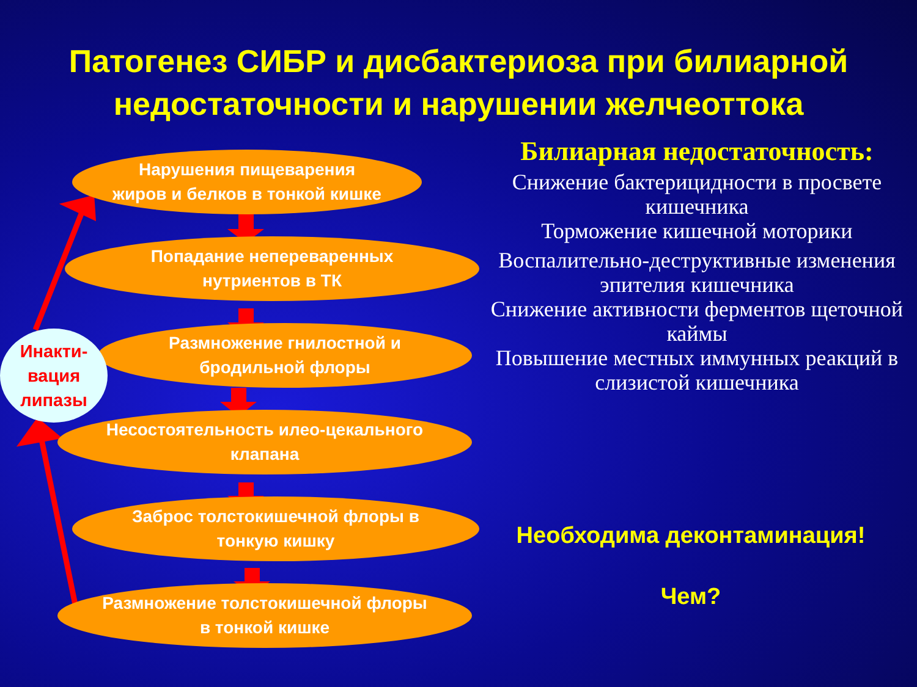Патогенез СИБР и дисбактериоза при билиарной недостаточности и нарушении желчеоттока
Нарушения пищеварения
жиров и белков в тонкой кишке
Попадание непереваренных
нутриентов в ТК
Размножение гнилостной и
бродильной флоры
Несостоятельность илео-цекального
клапана
Заброс толстокишечной флоры в
тонкую кишку
Размножение толстокишечной флоры
в тонкой кишке
Инакти-
вация
липазы
Билиарная недостаточность:
Снижение бактерицидности в просвете кишечника
Торможение кишечной моторики
Воспалительно-деструктивные изменения эпителия кишечника
Снижение активности ферментов щеточной каймы
Повышение местных иммунных реакций в слизистой кишечника
Необходима деконтаминация!
Чем?